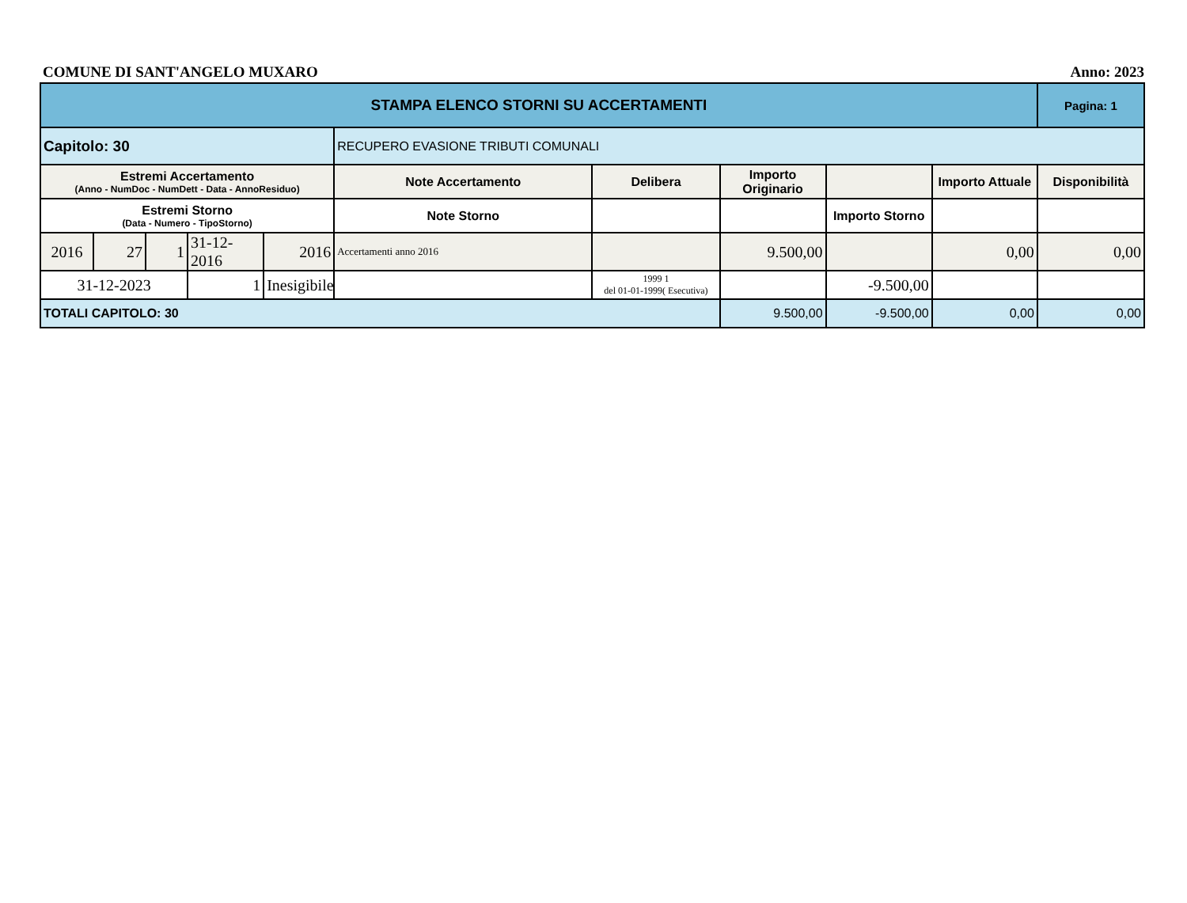COMUNE DI SANT'ANGELO MUXARO Anno: 2023
| STAMPA ELENCO STORNI SU ACCERTAMENTI | | | | | | | | | | Pagina: 1 |
| Capitolo: 30 | | | | | RECUPERO EVASIONE TRIBUTI COMUNALI | | | | | |
| Estremi Accertamento (Anno - NumDoc - NumDett - Data - AnnoResiduo) | | | | | Note Accertamento | Delibera | Importo Originario | | Importo Attuale | Disponibilità |
| Estremi Storno (Data - Numero - TipoStorno) | | | | | Note Storno | | | Importo Storno | | |
| 2016 | 27 | 1 | 31-12-2016 | 2016 | Accertamenti anno 2016 | | 9.500,00 | | 0,00 | 0,00 |
| 31-12-2023 | | | 1 | Inesigibile | | 1999 1 del 01-01-1999( Esecutiva) | | -9.500,00 | | |
| TOTALI CAPITOLO: 30 | | | | | | | 9.500,00 | -9.500,00 | 0,00 | 0,00 |